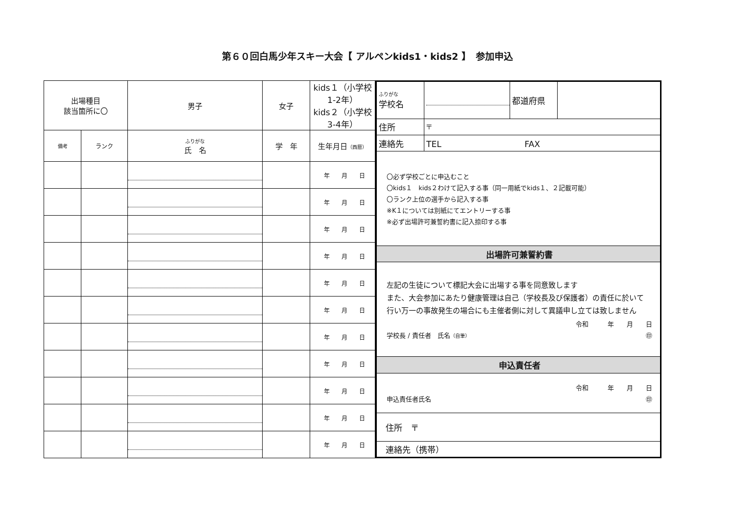第６０回白馬少年スキー大会【 アルペンkids1・kids2 】　参加申込
| 出場種目 該当箇所に〇 | | 男子 | 女子 | kids１（小学校1-2年） kids２（小学校3-4年） |
| 備考 | ランク | ふりがな 氏 名 | 学 年 | 生年月日 （西暦） |
| | | | | 年 月 日 |
| | | | | 年 月 日 |
| | | | | 年 月 日 |
| | | | | 年 月 日 |
| | | | | 年 月 日 |
| | | | | 年 月 日 |
| | | | | 年 月 日 |
| | | | | 年 月 日 |
| | | | | 年 月 日 |
| | | | | 年 月 日 |
| | | | | 年 月 日 |
| ふりがな 学校名 | | 都道府県 | |
| 住所 | 〒 | | |
| 連絡先 | TEL FAX | | |
| 〇必ず学校ごとに申込むこと 〇kids１ kids２わけて記入する事（同一用紙でkids１、２記載可能） 〇ランク上位の選手から記入する事 ※K１については別紙にてエントリーする事 ※必ず出場許可兼誓約書に記入捺印する事 | | | |
| 出場許可兼誓約書 | | | |
| 左記の生徒について標記大会に出場する事を同意致します また、大会参加にあたり健康管理は自己（学校長及び保護者）の責任に於いて 行い万一の事故発生の場合にも主催者側に対して異議申し立ては致しません 令和 年 月 日 学校長 / 責任者 氏名 （自筆） ㊞ | | | |
| 申込責任者 | | | |
| 令和 年 月 日 申込責任者氏名 ㊞ | | | |
| 住所 〒 | | | |
| 連絡先（携帯） | | | |